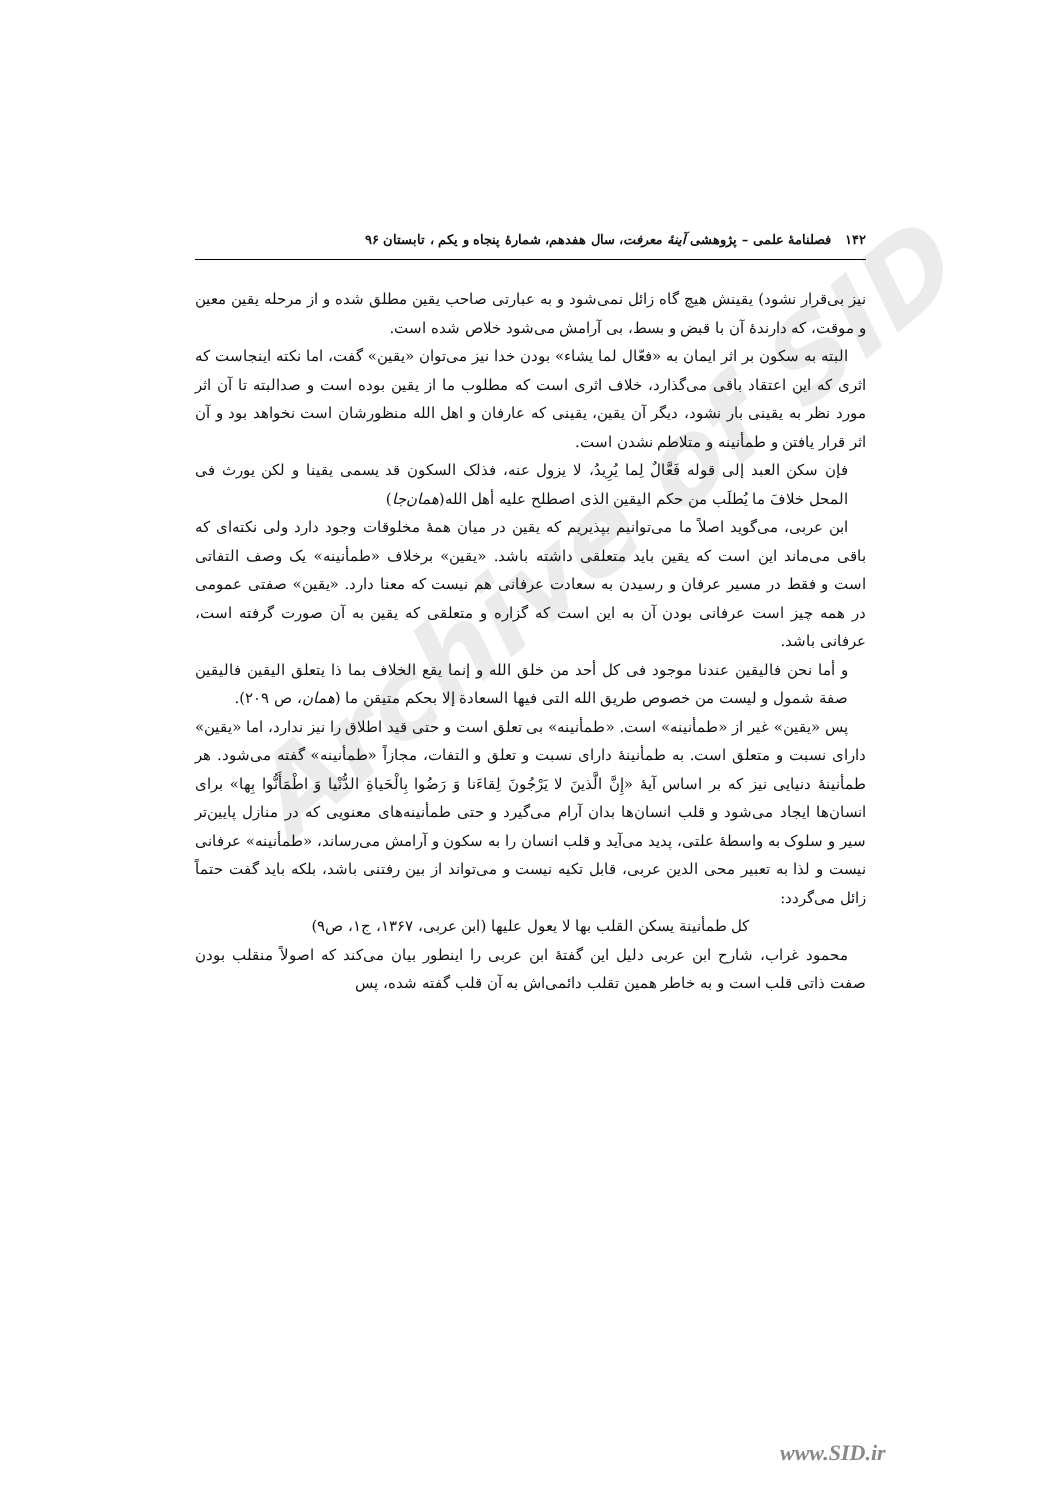Archive of SID
۱۴۲ فصلنامهٔ علمی – پژوهشی آینهٔ معرفت، سال هفدهم، شمارهٔ پنجاه و یکم ، تابستان ۹۶
نیز بی‌قرار نشود) یقینش هیچ گاه زائل نمی‌شود و به عبارتی صاحب یقین مطلق شده و از مرحله یقین معین و موقت، که دارندهٔ آن با قبض و بسط، بی آرامش می‌شود خلاص شده است.
البته به سکون بر اثر ایمان به «فعّال لما یشاء» بودن خدا نیز می‌توان «یقین» گفت، اما نکته اینجاست که اثری که این اعتقاد باقی می‌گذارد، خلاف اثری است که مطلوب ما از یقین بوده است و صدالبته تا آن اثر مورد نظر به یقینی بار نشود، دیگر آن یقین، یقینی که عارفان و اهل الله منظورشان است نخواهد بود و آن اثر قرار یافتن و طمأنینه و متلاطم نشدن است.
فإن سکن العبد إلی قوله فَعَّالٌ لِما یُرِیدُ، لا یزول عنه، فذلک السکون قد یسمی یقینا و لکن یورث فی المحل خلافَ ما یُطلَب من حکم الیقین الذی اصطلح علیه أهل الله(همان‌جا)
ابن عربی، می‌گوید اصلاً ما می‌توانیم بپذیریم که یقین در میان همهٔ مخلوقات وجود دارد ولی نکته‌ای که باقی می‌ماند این است که یقین باید متعلقی داشته باشد. «یقین» برخلاف «طمأنینه» یک وصف التفاتی است و فقط در مسیر عرفان و رسیدن به سعادت عرفانی هم نیست که معنا دارد. «یقین» صفتی عمومی در همه چیز است عرفانی بودن آن به این است که گزاره و متعلقی که یقین به آن صورت گرفته است، عرفانی باشد.
و أما نحن فالیقین عندنا موجود فی کل أحد من خلق الله و إنما یقع الخلاف بما ذا یتعلق الیقین فالیقین صفة شمول و لیست من خصوص طریق الله التی فیها السعادة إلا بحکم متیقن ما (همان، ص ۲۰۹).
پس «یقین» غیر از «طمأنینه» است. «طمأنینه» بی تعلق است و حتی قید اطلاق را نیز ندارد، اما «یقین» دارای نسبت و متعلق است. به طمأنینهٔ دارای نسبت و تعلق و التفات، مجازاً «طمأنینه» گفته می‌شود. هر طمأنینهٔ دنیایی نیز که بر اساس آیهٔ «إِنَّ الَّذینَ لا یَرْجُونَ لِقاءَنا وَ رَضُوا بِالْحَیاةِ الدُّنْیا وَ اطْمَأَنُّوا بِها» برای انسان‌ها ایجاد می‌شود و قلب انسان‌ها بدان آرام می‌گیرد و حتی طمأنینه‌های معنویی که در منازل پایین‌تر سیر و سلوک به واسطهٔ علتی، پدید می‌آید و قلب انسان را به سکون و آرامش می‌رساند، «طمأنینه» عرفانی نیست و لذا به تعبیر محی الدین عربی، قابل تکیه نیست و می‌تواند از بین رفتنی باشد، بلکه باید گفت حتماً زائل می‌گردد:
کل طمأنینة یسکن القلب بها لا یعول علیها (ابن عربی، ۱۳۶۷، ج۱، ص۹)
محمود غراب، شارح ابن عربی دلیل این گفتهٔ ابن عربی را اینطور بیان می‌کند که اصولاً منقلب بودن صفت ذاتی قلب است و به خاطر همین تقلب دائمی‌اش به آن قلب گفته شده، پس
www.SID.ir